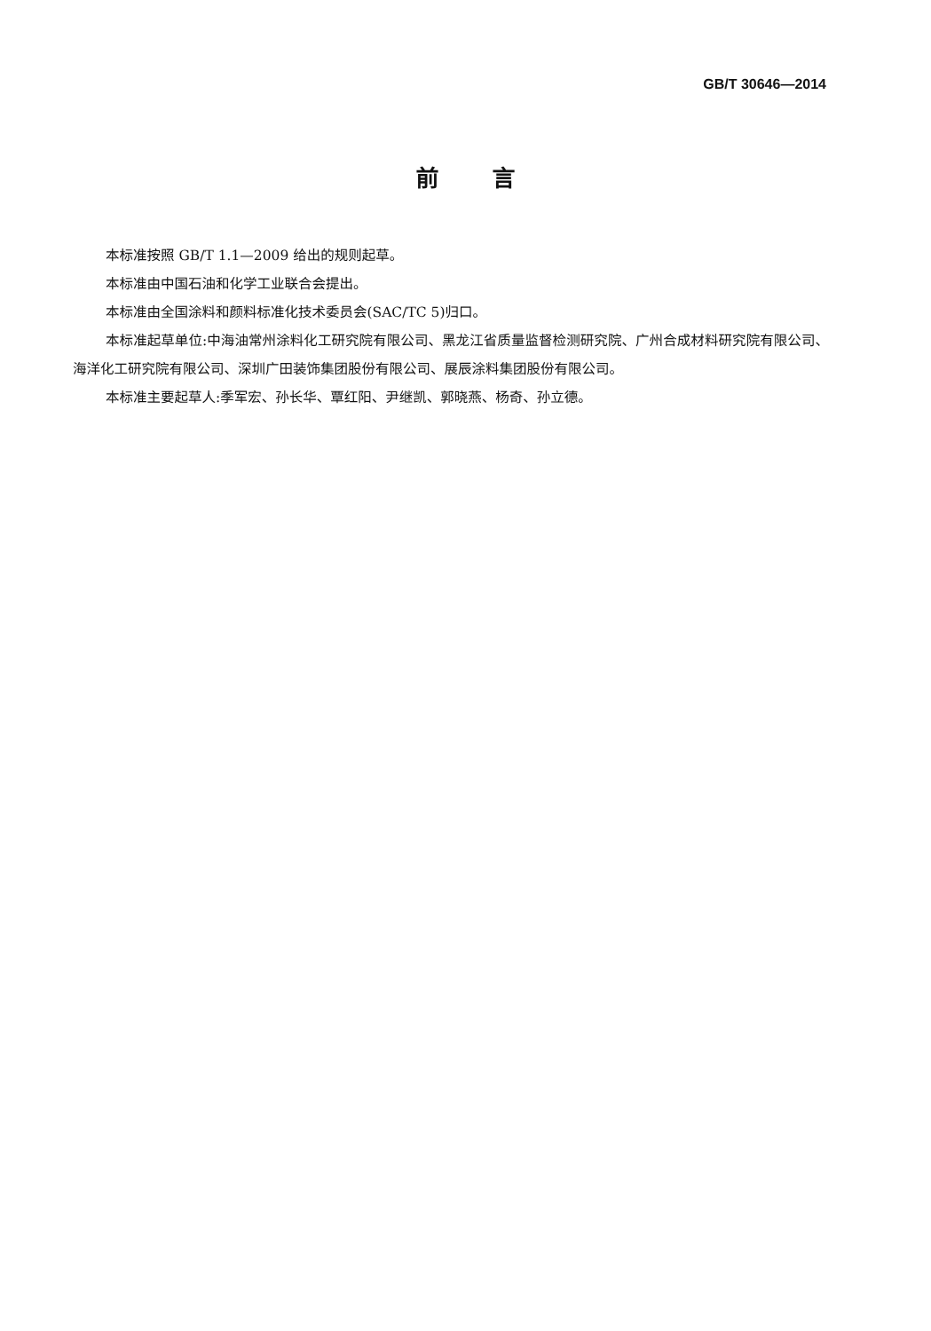GB/T 30646—2014
前言
本标准按照 GB/T 1.1—2009 给出的规则起草。
本标准由中国石油和化学工业联合会提出。
本标准由全国涂料和颜料标准化技术委员会(SAC/TC 5)归口。
本标准起草单位:中海油常州涂料化工研究院有限公司、黑龙江省质量监督检测研究院、广州合成材料研究院有限公司、海洋化工研究院有限公司、深圳广田装饰集团股份有限公司、展辰涂料集团股份有限公司。
本标准主要起草人:季军宏、孙长华、覃红阳、尹继凯、郭晓燕、杨奇、孙立德。